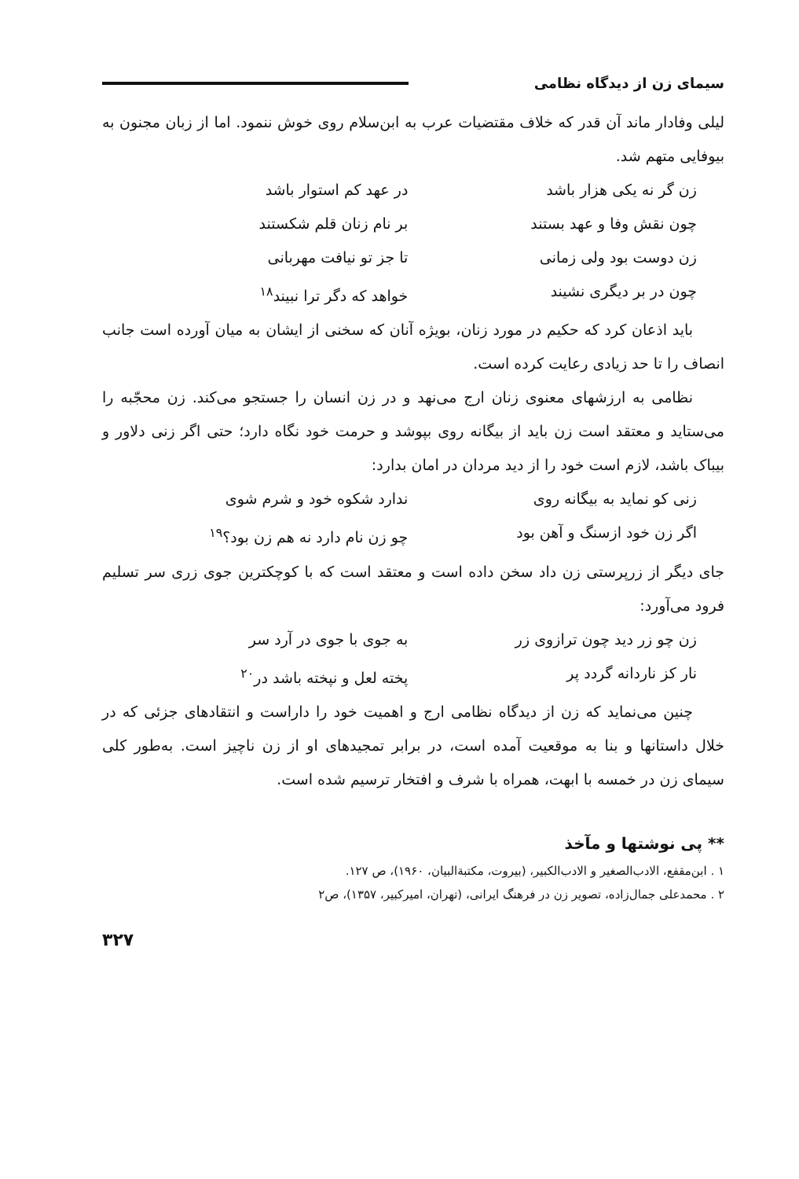سیمای زن از دیدگاه نظامی
لیلی وفادار ماند آن قدر که خلاف مقتضیات عرب به ابن‌سلام روی خوش ننمود. اما از زبان مجنون به بیوفایی متهم شد.
زن گر نه یکی هزار باشد در عهد کم استوار باشد
چون نقش وفا و عهد بستند بر نام زنان قلم شکستند
زن دوست بود ولی زمانی تا جز تو نیافت مهربانی
چون در بر دیگری نشیند خواهد که دگر ترا نبیند<sup>۱۸</sup>
باید اذعان کرد که حکیم در مورد زنان، بویژه آنان که سخنی از ایشان به میان آورده است جانب انصاف را تا حد زیادی رعایت کرده است.
نظامی به ارزشهای معنوی زنان ارج می‌نهد و در زن انسان را جستجو می‌کند. زن محجّبه را می‌ستاید و معتقد است زن باید از بیگانه روی بپوشد و حرمت خود نگاه دارد؛ حتی اگر زنی دلاور و بیباک باشد، لازم است خود را از دید مردان در امان بدارد:
زنی کو نماید به بیگانه روی ندارد شکوه خود و شرم شوی
اگر زن خود ازسنگ و آهن بود چو زن نام دارد نه هم زن بود؟<sup>۱۹</sup>
جای دیگر از زرپرستی زن داد سخن داده است و معتقد است که با کوچکترین جوی زری سر تسلیم فرود می‌آورد:
زن چو زر دید چون ترازوی زر به جوی با جوی در آرد سر
نار کز ناردانه گردد پر پخته لعل و نپخته باشد در<sup>۲۰</sup>
چنین می‌نماید که زن از دیدگاه نظامی ارج و اهمیت خود را داراست و انتقادهای جزئی که در خلال داستانها و بنا به موقعیت آمده است، در برابر تمجیدهای او از زن ناچیز است. به‌طور کلی سیمای زن در خمسه با ابهت، همراه با شرف و افتخار ترسیم شده است.
** پی نوشتها و مآخذ
۱ . ابن‌مقفع، الادب‌الصغیر و الادب‌الکبیر، (بیروت، مکتبةالبیان، ۱۹۶۰)، ص ۱۲۷.
۲ . محمدعلی جمال‌زاده، تصویر زن در فرهنگ ایرانی، (تهران، امیرکبیر، ۱۳۵۷)، ص۲
۳۲۷